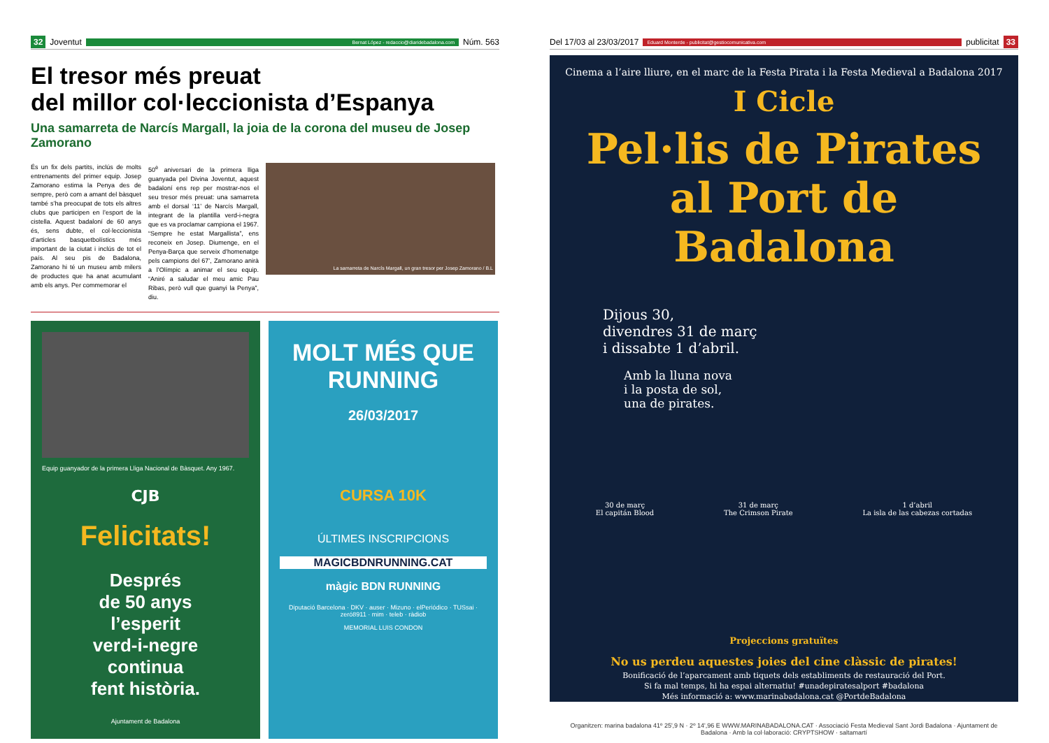32 Joventut Bernat López - redaccio@diaridebadalona.com Núm. 563
El tresor més preuat
del millor col·leccionista d’Espanya
Una samarreta de Narcís Margall, la joia de la corona del museu de Josep Zamorano
És un fix dels partits, inclús de molts entrenaments del primer equip. Josep Zamorano estima la Penya des de sempre, però com a amant del bàsquet també s’ha preocupat de tots els altres clubs que participen en l’esport de la cistella. Aquest badaloní de 60 anys és, sens dubte, el col·leccionista d’articles basquetbolístics més important de la ciutat i inclús de tot el país. Al seu pis de Badalona, Zamorano hi té un museu amb milers de productes que ha anat acumulant amb els anys. Per commemorar el
50<sup>è</sup> aniversari de la primera lliga guanyada pel Divina Joventut, aquest badaloní ens rep per mostrar-nos el seu tresor més preuat: una samarreta amb el dorsal ‘11’ de Narcís Margall, integrant de la plantilla verd-i-negra que es va proclamar campiona el 1967. “Sempre he estat Margallista”, ens reconeix en Josep. Diumenge, en el Penya-Barça que serveix d’homenatge pels campions del 67’, Zamorano anirà a l’Olímpic a animar el seu equip. “Aniré a saludar el meu amic Pau Ribas, però vull que guanyi la Penya”, diu.
La samarreta de Narcís Margall, un gran tresor per Josep Zamorano / B.L
Equip guanyador de la primera Lliga Nacional de Bàsquet. Any 1967.
CJB
Felicitats!
Després
de 50 anys
l’esperit
verd-i-negre
continua
fent història.
Ajuntament de Badalona
MOLT MÉS QUE
RUNNING
26/03/2017
CURSA 10K
ÚLTIMES INSCRIPCIONS
MAGICBDNRUNNING.CAT
màgic BDN RUNNING
Diputació Barcelona · DKV · auser · Mizuno · elPeriódico · TUSsai · zeró8911 · mim · teleb · ràdiob
MEMORIAL LUIS CONDON
Del 17/03 al 23/03/2017 Eduard Monterde - publicitat@gestiocomunicativa.com publicitat 33
Cinema a l’aire lliure, en el marc de la Festa Pirata i la Festa Medieval a Badalona 2017
I Cicle
Pel·lis de Pirates
al Port de Badalona
Dijous 30,
divendres 31 de març
i dissabte 1 d’abril.
Amb la lluna nova
i la posta de sol,
una de pirates.
30 de març
El capitán Blood 31 de març
The Crimson Pirate 1 d’abril
La isla de las cabezas cortadas
Projeccions gratuïtes
No us perdeu aquestes joies del cine clàssic de pirates!
Bonificació de l’aparcament amb tiquets dels establiments de restauració del Port.
Si fa mal temps, hi ha espai alternatiu! #unadepiratesalport #badalona
Més informació a: www.marinabadalona.cat @PortdeBadalona
Organitzen: marina badalona 41º 25',9 N · 2º 14',96 E WWW.MARINABADALONA.CAT · Associació Festa Medieval Sant Jordi Badalona · Ajuntament de Badalona · Amb la col·laboració: CRYPTSHOW · saltamartí